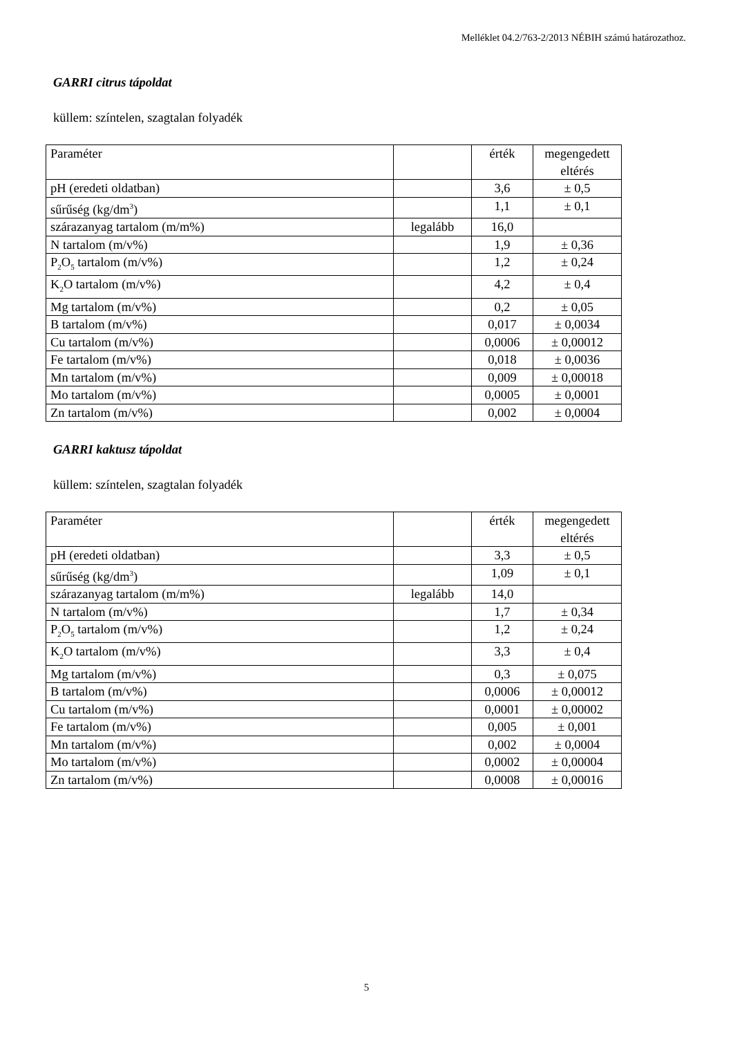Melléklet 04.2/763-2/2013 NÉBIH számú határozathoz.
GARRI citrus tápoldat
küllem: színtelen, szagtalan folyadék
| Paraméter | | érték | megengedett eltérés |
| pH (eredeti oldatban) | | 3,6 | ± 0,5 |
| sűrűség (kg/dm<sup>3</sup>) | | 1,1 | ± 0,1 |
| szárazanyag tartalom (m/m%) | legalább | 16,0 | |
| N tartalom (m/v%) | | 1,9 | ± 0,36 |
| P<sub>2</sub>O<sub>5</sub> tartalom (m/v%) | | 1,2 | ± 0,24 |
| K<sub>2</sub>O tartalom (m/v%) | | 4,2 | ± 0,4 |
| Mg tartalom (m/v%) | | 0,2 | ± 0,05 |
| B tartalom (m/v%) | | 0,017 | ± 0,0034 |
| Cu tartalom (m/v%) | | 0,0006 | ± 0,00012 |
| Fe tartalom (m/v%) | | 0,018 | ± 0,0036 |
| Mn tartalom (m/v%) | | 0,009 | ± 0,00018 |
| Mo tartalom (m/v%) | | 0,0005 | ± 0,0001 |
| Zn tartalom (m/v%) | | 0,002 | ± 0,0004 |
GARRI kaktusz tápoldat
küllem: színtelen, szagtalan folyadék
| Paraméter | | érték | megengedett eltérés |
| pH (eredeti oldatban) | | 3,3 | ± 0,5 |
| sűrűség (kg/dm<sup>3</sup>) | | 1,09 | ± 0,1 |
| szárazanyag tartalom (m/m%) | legalább | 14,0 | |
| N tartalom (m/v%) | | 1,7 | ± 0,34 |
| P<sub>2</sub>O<sub>5</sub> tartalom (m/v%) | | 1,2 | ± 0,24 |
| K<sub>2</sub>O tartalom (m/v%) | | 3,3 | ± 0,4 |
| Mg tartalom (m/v%) | | 0,3 | ± 0,075 |
| B tartalom (m/v%) | | 0,0006 | ± 0,00012 |
| Cu tartalom (m/v%) | | 0,0001 | ± 0,00002 |
| Fe tartalom (m/v%) | | 0,005 | ± 0,001 |
| Mn tartalom (m/v%) | | 0,002 | ± 0,0004 |
| Mo tartalom (m/v%) | | 0,0002 | ± 0,00004 |
| Zn tartalom (m/v%) | | 0,0008 | ± 0,00016 |
5